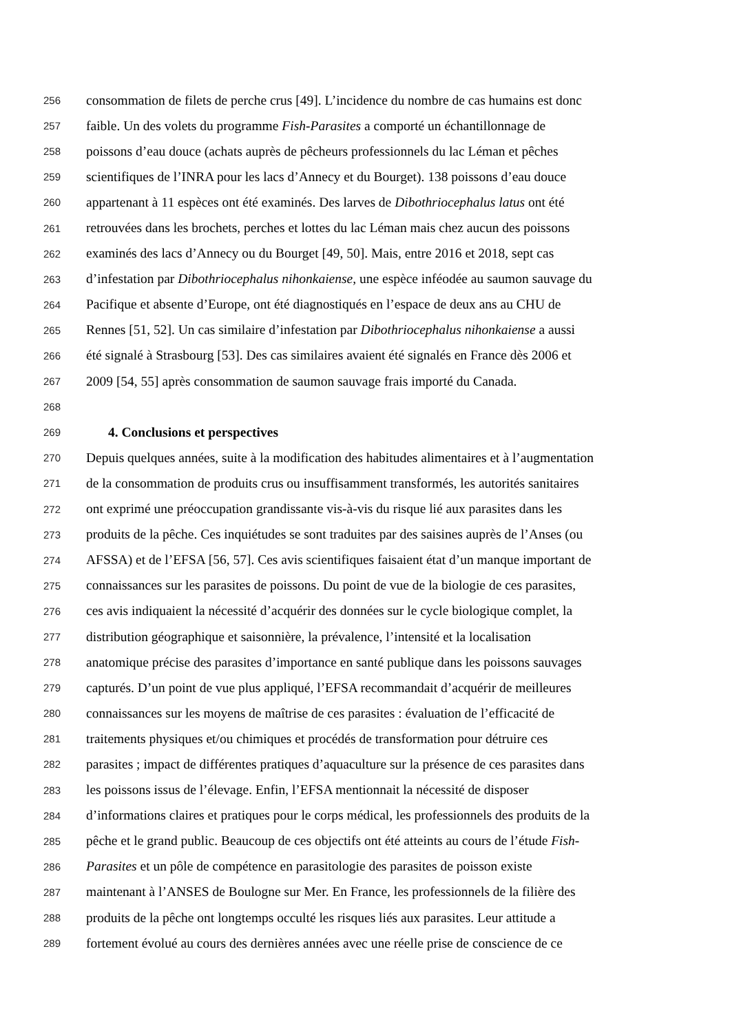256 consommation de filets de perche crus [49]. L’incidence du nombre de cas humains est donc
257 faible. Un des volets du programme Fish-Parasites a comporté un échantillonnage de
258 poissons d’eau douce (achats auprès de pêcheurs professionnels du lac Léman et pêches
259 scientifiques de l’INRA pour les lacs d’Annecy et du Bourget). 138 poissons d’eau douce
260 appartenant à 11 espèces ont été examinés. Des larves de Dibothriocephalus latus ont été
261 retrouvées dans les brochets, perches et lottes du lac Léman mais chez aucun des poissons
262 examinés des lacs d’Annecy ou du Bourget [49, 50]. Mais, entre 2016 et 2018, sept cas
263 d’infestation par Dibothriocephalus nihonkaiense, une espèce inféodée au saumon sauvage du
264 Pacifique et absente d’Europe, ont été diagnostiqués en l’espace de deux ans au CHU de
265 Rennes [51, 52]. Un cas similaire d’infestation par Dibothriocephalus nihonkaiense a aussi
266 été signalé à Strasbourg [53]. Des cas similaires avaient été signalés en France dès 2006 et
267 2009 [54, 55] après consommation de saumon sauvage frais importé du Canada.
268
269 4. Conclusions et perspectives
270 Depuis quelques années, suite à la modification des habitudes alimentaires et à l’augmentation
271 de la consommation de produits crus ou insuffisamment transformés, les autorités sanitaires
272 ont exprimé une préoccupation grandissante vis-à-vis du risque lié aux parasites dans les
273 produits de la pêche. Ces inquiétudes se sont traduites par des saisines auprès de l’Anses (ou
274 AFSSA) et de l’EFSA [56, 57]. Ces avis scientifiques faisaient état d’un manque important de
275 connaissances sur les parasites de poissons. Du point de vue de la biologie de ces parasites,
276 ces avis indiquaient la nécessité d’acquérir des données sur le cycle biologique complet, la
277 distribution géographique et saisonnière, la prévalence, l’intensité et la localisation
278 anatomique précise des parasites d’importance en santé publique dans les poissons sauvages
279 capturés. D’un point de vue plus appliqué, l’EFSA recommandait d’acquérir de meilleures
280 connaissances sur les moyens de maîtrise de ces parasites : évaluation de l’efficacité de
281 traitements physiques et/ou chimiques et procédés de transformation pour détruire ces
282 parasites ; impact de différentes pratiques d’aquaculture sur la présence de ces parasites dans
283 les poissons issus de l’élevage. Enfin, l’EFSA mentionnait la nécessité de disposer
284 d’informations claires et pratiques pour le corps médical, les professionnels des produits de la
285 pêche et le grand public. Beaucoup de ces objectifs ont été atteints au cours de l’étude Fish-
286 Parasites et un pôle de compétence en parasitologie des parasites de poisson existe
287 maintenant à l’ANSES de Boulogne sur Mer. En France, les professionnels de la filière des
288 produits de la pêche ont longtemps occulté les risques liés aux parasites. Leur attitude a
289 fortement évolué au cours des dernières années avec une réelle prise de conscience de ce